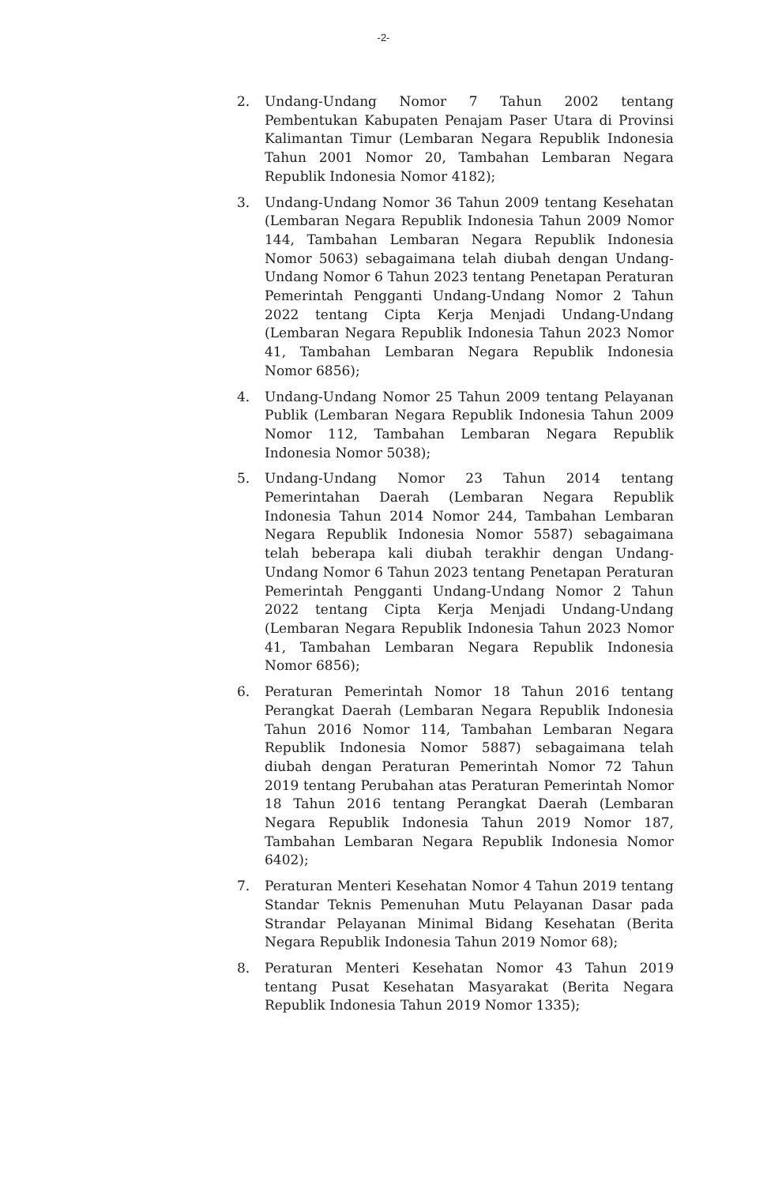-2-
2. Undang-Undang Nomor 7 Tahun 2002 tentang Pembentukan Kabupaten Penajam Paser Utara di Provinsi Kalimantan Timur (Lembaran Negara Republik Indonesia Tahun 2001 Nomor 20, Tambahan Lembaran Negara Republik Indonesia Nomor 4182);
3. Undang-Undang Nomor 36 Tahun 2009 tentang Kesehatan (Lembaran Negara Republik Indonesia Tahun 2009 Nomor 144, Tambahan Lembaran Negara Republik Indonesia Nomor 5063) sebagaimana telah diubah dengan Undang-Undang Nomor 6 Tahun 2023 tentang Penetapan Peraturan Pemerintah Pengganti Undang-Undang Nomor 2 Tahun 2022 tentang Cipta Kerja Menjadi Undang-Undang (Lembaran Negara Republik Indonesia Tahun 2023 Nomor 41, Tambahan Lembaran Negara Republik Indonesia Nomor 6856);
4. Undang-Undang Nomor 25 Tahun 2009 tentang Pelayanan Publik (Lembaran Negara Republik Indonesia Tahun 2009 Nomor 112, Tambahan Lembaran Negara Republik Indonesia Nomor 5038);
5. Undang-Undang Nomor 23 Tahun 2014 tentang Pemerintahan Daerah (Lembaran Negara Republik Indonesia Tahun 2014 Nomor 244, Tambahan Lembaran Negara Republik Indonesia Nomor 5587) sebagaimana telah beberapa kali diubah terakhir dengan Undang-Undang Nomor 6 Tahun 2023 tentang Penetapan Peraturan Pemerintah Pengganti Undang-Undang Nomor 2 Tahun 2022 tentang Cipta Kerja Menjadi Undang-Undang (Lembaran Negara Republik Indonesia Tahun 2023 Nomor 41, Tambahan Lembaran Negara Republik Indonesia Nomor 6856);
6. Peraturan Pemerintah Nomor 18 Tahun 2016 tentang Perangkat Daerah (Lembaran Negara Republik Indonesia Tahun 2016 Nomor 114, Tambahan Lembaran Negara Republik Indonesia Nomor 5887) sebagaimana telah diubah dengan Peraturan Pemerintah Nomor 72 Tahun 2019 tentang Perubahan atas Peraturan Pemerintah Nomor 18 Tahun 2016 tentang Perangkat Daerah (Lembaran Negara Republik Indonesia Tahun 2019 Nomor 187, Tambahan Lembaran Negara Republik Indonesia Nomor 6402);
7. Peraturan Menteri Kesehatan Nomor 4 Tahun 2019 tentang Standar Teknis Pemenuhan Mutu Pelayanan Dasar pada Strandar Pelayanan Minimal Bidang Kesehatan (Berita Negara Republik Indonesia Tahun 2019 Nomor 68);
8. Peraturan Menteri Kesehatan Nomor 43 Tahun 2019 tentang Pusat Kesehatan Masyarakat (Berita Negara Republik Indonesia Tahun 2019 Nomor 1335);